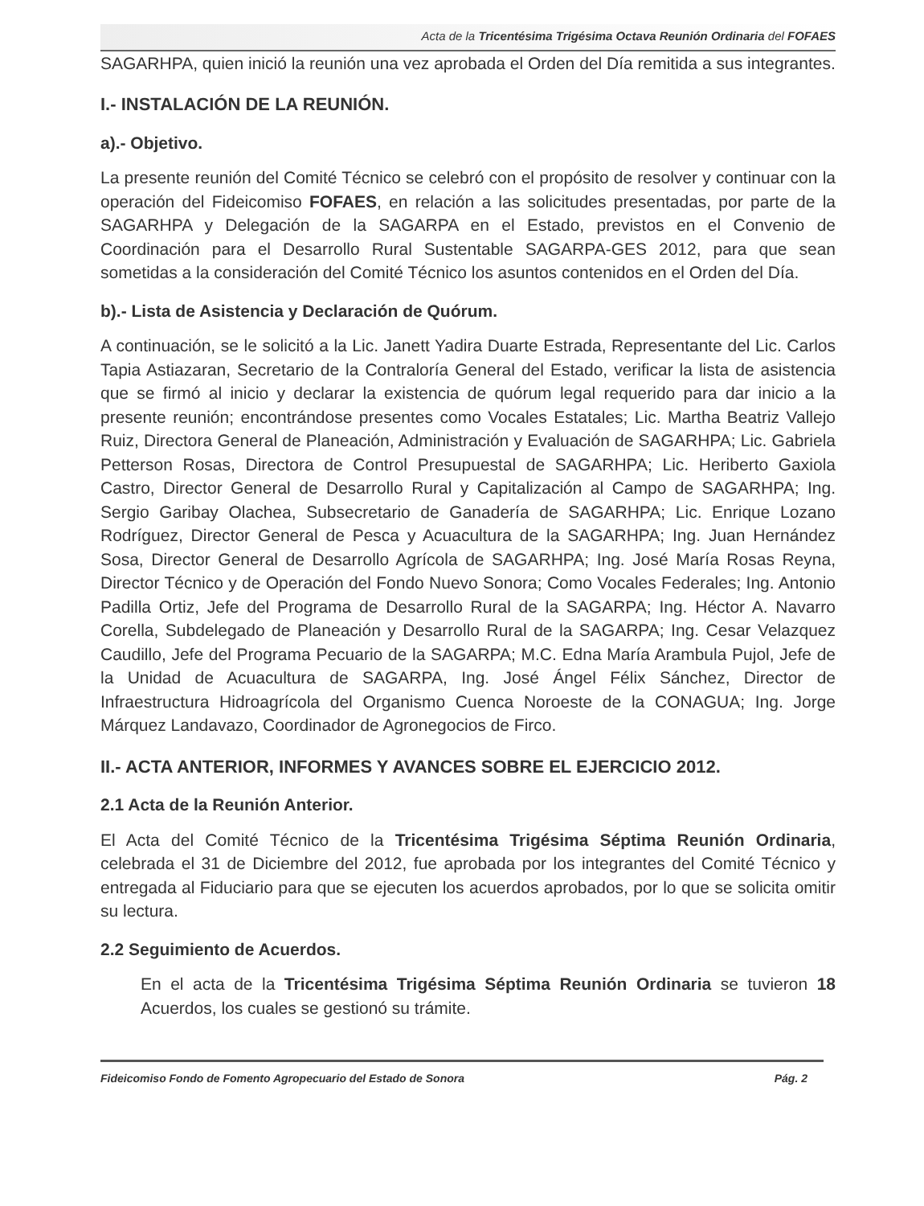Acta de la Tricentésima Trigésima Octava Reunión Ordinaria del FOFAES
SAGARHPA, quien inició la reunión una vez aprobada el Orden del Día remitida a sus integrantes.
I.- INSTALACIÓN DE LA REUNIÓN.
a).- Objetivo.
La presente reunión del Comité Técnico se celebró con el propósito de resolver y continuar con la operación del Fideicomiso FOFAES, en relación a las solicitudes presentadas, por parte de la SAGARHPA y Delegación de la SAGARPA en el Estado, previstos en el Convenio de Coordinación para el Desarrollo Rural Sustentable SAGARPA-GES 2012, para que sean sometidas a la consideración del Comité Técnico los asuntos contenidos en el Orden del Día.
b).- Lista de Asistencia y Declaración de Quórum.
A continuación, se le solicitó a la Lic. Janett Yadira Duarte Estrada, Representante del Lic. Carlos Tapia Astiazaran, Secretario de la Contraloría General del Estado, verificar la lista de asistencia que se firmó al inicio y declarar la existencia de quórum legal requerido para dar inicio a la presente reunión; encontrándose presentes como Vocales Estatales; Lic. Martha Beatriz Vallejo Ruiz, Directora General de Planeación, Administración y Evaluación de SAGARHPA; Lic. Gabriela Petterson Rosas, Directora de Control Presupuestal de SAGARHPA; Lic. Heriberto Gaxiola Castro, Director General de Desarrollo Rural y Capitalización al Campo de SAGARHPA; Ing. Sergio Garibay Olachea, Subsecretario de Ganadería de SAGARHPA; Lic. Enrique Lozano Rodríguez, Director General de Pesca y Acuacultura de la SAGARHPA; Ing. Juan Hernández Sosa, Director General de Desarrollo Agrícola de SAGARHPA; Ing. José María Rosas Reyna, Director Técnico y de Operación del Fondo Nuevo Sonora; Como Vocales Federales; Ing. Antonio Padilla Ortiz, Jefe del Programa de Desarrollo Rural de la SAGARPA; Ing. Héctor A. Navarro Corella, Subdelegado de Planeación y Desarrollo Rural de la SAGARPA; Ing. Cesar Velazquez Caudillo, Jefe del Programa Pecuario de la SAGARPA; M.C. Edna María Arambula Pujol, Jefe de la Unidad de Acuacultura de SAGARPA, Ing. José Ángel Félix Sánchez, Director de Infraestructura Hidroagrícola del Organismo Cuenca Noroeste de la CONAGUA; Ing. Jorge Márquez Landavazo, Coordinador de Agronegocios de Firco.
II.- ACTA ANTERIOR, INFORMES Y AVANCES SOBRE EL EJERCICIO 2012.
2.1 Acta de la Reunión Anterior.
El Acta del Comité Técnico de la Tricentésima Trigésima Séptima Reunión Ordinaria, celebrada el 31 de Diciembre del 2012, fue aprobada por los integrantes del Comité Técnico y entregada al Fiduciario para que se ejecuten los acuerdos aprobados, por lo que se solicita omitir su lectura.
2.2 Seguimiento de Acuerdos.
En el acta de la Tricentésima Trigésima Séptima Reunión Ordinaria se tuvieron 18 Acuerdos, los cuales se gestionó su trámite.
Fideicomiso Fondo de Fomento Agropecuario del Estado de Sonora Pág. 2